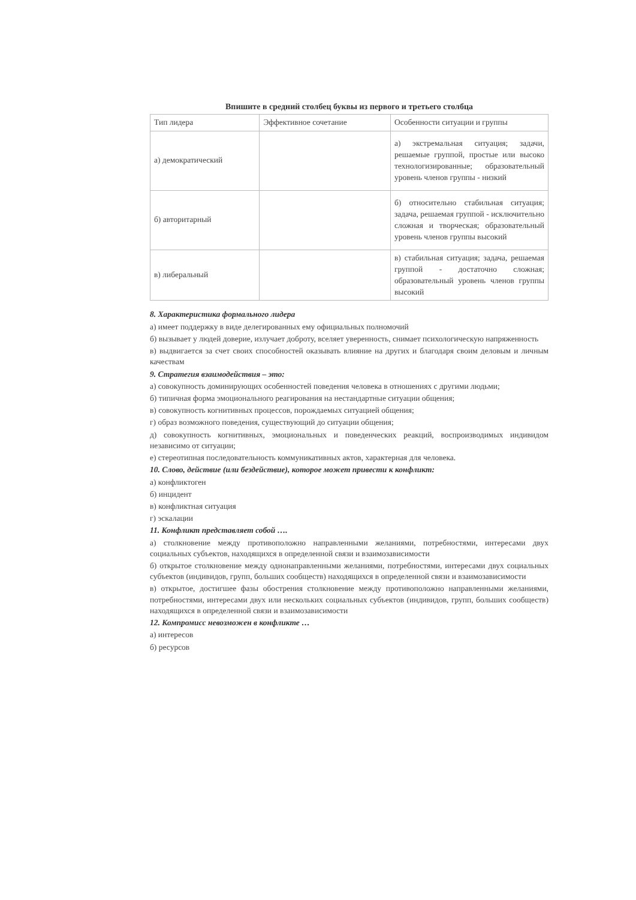Впишите в средний столбец буквы из первого и третьего столбца
| Тип лидера | Эффективное сочетание | Особенности ситуации и группы |
| а) демократический | | а) экстремальная ситуация; задачи, решаемые группой, простые или высоко технологизированные; образовательный уровень членов группы - низкий |
| б) авторитарный | | б) относительно стабильная ситуация; задача, решаемая группой - исключительно сложная и творческая; образовательный уровень членов группы высокий |
| в) либеральный | | в) стабильная ситуация; задача, решаемая группой - достаточно сложная; образовательный уровень членов группы высокий |
8. Характеристика формального лидера
а) имеет поддержку в виде делегированных ему официальных полномочий
б) вызывает у людей доверие, излучает доброту, вселяет уверенность, снимает психологическую напряженность
в) выдвигается за счет своих способностей оказывать влияние на других и благодаря своим деловым и личным качествам
9. Стратегия взаимодействия – это:
а) совокупность доминирующих особенностей поведения человека в отношениях с другими людьми;
б) типичная форма эмоционального реагирования на нестандартные ситуации общения;
в) совокупность когнитивных процессов, порождаемых ситуацией общения;
г) образ возможного поведения, существующий до ситуации общения;
д) совокупность когнитивных, эмоциональных и поведенческих реакций, воспроизводимых индивидом независимо от ситуации;
е) стереотипная последовательность коммуникативных актов, характерная для человека.
10. Слово, действие (или бездействие), которое может привести к конфликт:
а) конфликтоген
б) инцидент
в) конфликтная ситуация
г) эскалации
11. Конфликт представляет собой ….
а) столкновение между противоположно направленными желаниями, потребностями, интересами двух социальных субъектов, находящихся в определенной связи и взаимозависимости
б) открытое столкновение между однонаправленными желаниями, потребностями, интересами двух социальных субъектов (индивидов, групп, больших сообществ) находящихся в определенной связи и взаимозависимости
в) открытое, достигшее фазы обострения столкновение между противоположно направленными желаниями, потребностями, интересами двух или нескольких социальных субъектов (индивидов, групп, больших сообществ) находящихся в определенной связи и взаимозависимости
12. Компромисс невозможен в конфликте …
а) интересов
б) ресурсов